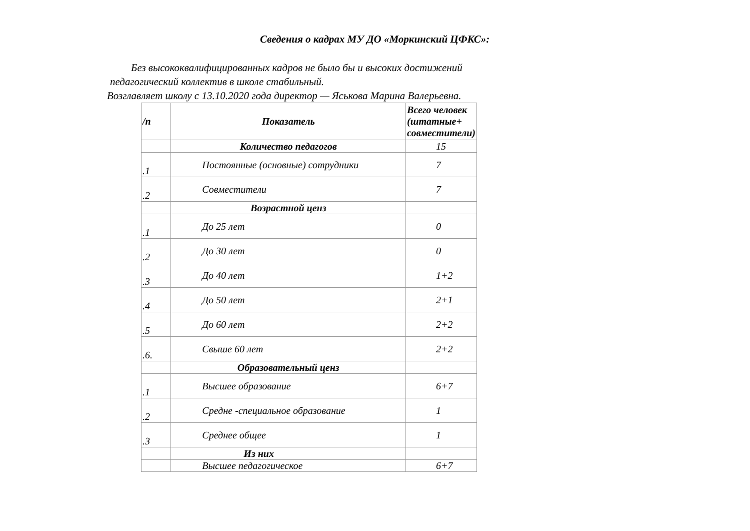Сведения о кадрах МУ ДО «Моркинский ЦФКС»:
Без высококвалифицированных кадров не было бы и высоких достижений
педагогический коллектив в школе стабильный.
Возглавляет школу с 13.10.2020 года директор — Яськова Марина Валерьевна.
| /п | Показатель | Всего человек (штатные+ совместители) |
| --- | --- | --- |
| | Количество педагогов | 15 |
| .1 | Постоянные (основные) сотрудники | 7 |
| .2 | Совместители | 7 |
| | Возрастной ценз | |
| .1 | До 25 лет | 0 |
| .2 | До 30 лет | 0 |
| .3 | До 40 лет | 1+2 |
| .4 | До 50 лет | 2+1 |
| .5 | До 60 лет | 2+2 |
| .6. | Свыше 60 лет | 2+2 |
| | Образовательный ценз | |
| .1 | Высшее образование | 6+7 |
| .2 | Средне -специальное образование | 1 |
| .3 | Среднее общее | 1 |
| | Из них | |
| | Высшее педагогическое | 6+7 |